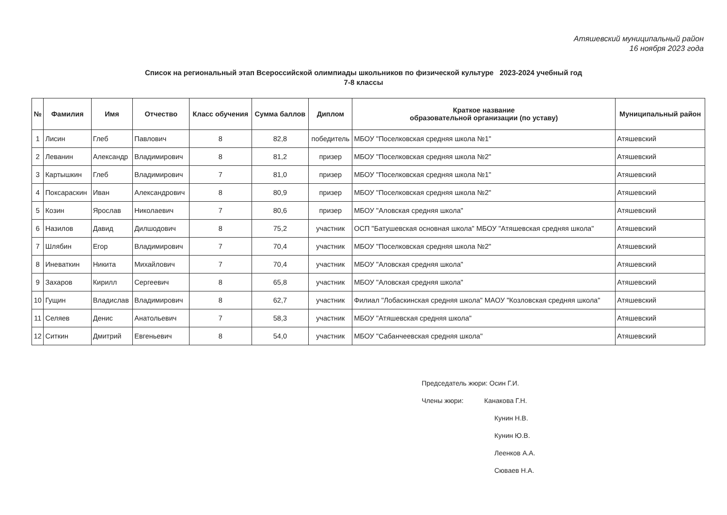Атяшевский муниципальный район
16 ноября 2023 года
Список на региональный этап Всероссийской олимпиады школьников по физической культуре 2023-2024 учебный год
7-8 классы
| № | Фамилия | Имя | Отчество | Класс обучения | Сумма баллов | Диплом | Краткое название образовательной организации (по уставу) | Муниципальный район |
| --- | --- | --- | --- | --- | --- | --- | --- | --- |
| 1 | Лисин | Глеб | Павлович | 8 | 82,8 | победитель | МБОУ "Поселковская средняя школа №1" | Атяшевский |
| 2 | Леванин | Александр | Владимирович | 8 | 81,2 | призер | МБОУ "Поселковская средняя школа №2" | Атяшевский |
| 3 | Картышкин | Глеб | Владимирович | 7 | 81,0 | призер | МБОУ "Поселковская средняя школа №1" | Атяшевский |
| 4 | Поксараскин | Иван | Александрович | 8 | 80,9 | призер | МБОУ "Поселковская средняя школа №2" | Атяшевский |
| 5 | Козин | Ярослав | Николаевич | 7 | 80,6 | призер | МБОУ "Аловская средняя школа" | Атяшевский |
| 6 | Назилов | Давид | Дилшодович | 8 | 75,2 | участник | ОСП "Батушевская основная школа" МБОУ "Атяшевская средняя школа" | Атяшевский |
| 7 | Шлябин | Егор | Владимирович | 7 | 70,4 | участник | МБОУ "Поселковская средняя школа №2" | Атяшевский |
| 8 | Иневаткин | Никита | Михайлович | 7 | 70,4 | участник | МБОУ "Аловская средняя школа" | Атяшевский |
| 9 | Захаров | Кирилл | Сергеевич | 8 | 65,8 | участник | МБОУ "Аловская средняя школа" | Атяшевский |
| 10 | Гущин | Владислав | Владимирович | 8 | 62,7 | участник | Филиал "Лобаскинская средняя школа" МАОУ "Козловская средняя школа" | Атяшевский |
| 11 | Селяев | Денис | Анатольевич | 7 | 58,3 | участник | МБОУ "Атяшевская средняя школа" | Атяшевский |
| 12 | Ситкин | Дмитрий | Евгеньевич | 8 | 54,0 | участник | МБОУ "Сабанчеевская средняя школа" | Атяшевский |
Председатель жюри: Осин Г.И.
Члены жюри: Канакова Г.Н.
Кунин Н.В.
Кунин Ю.В.
Леенков А.А.
Сюваев Н.А.